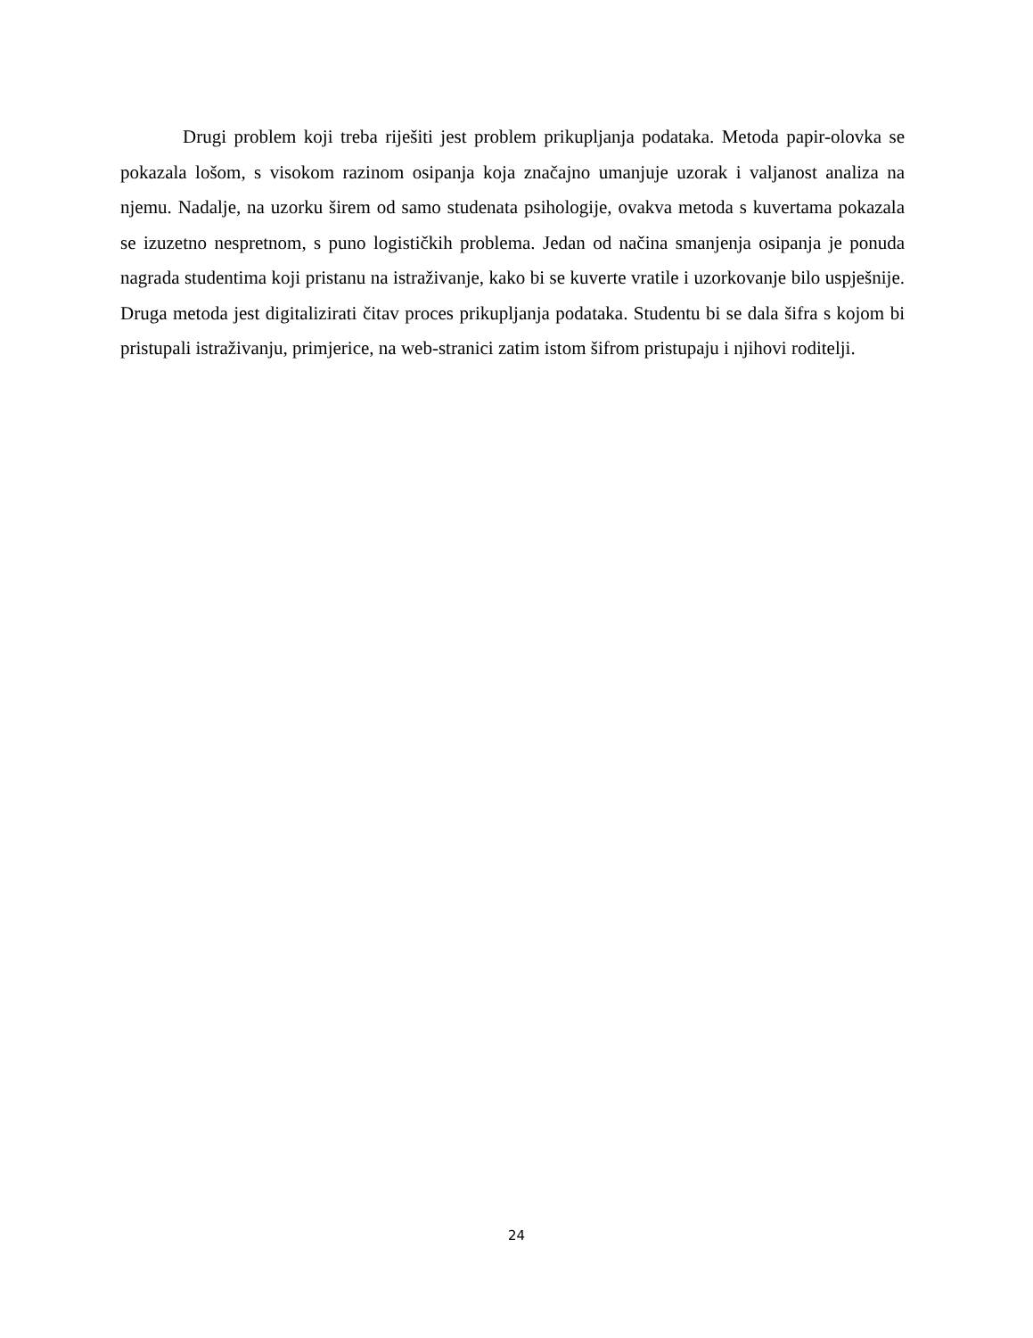Drugi problem koji treba riješiti jest problem prikupljanja podataka. Metoda papir-olovka se pokazala lošom, s visokom razinom osipanja koja značajno umanjuje uzorak i valjanost analiza na njemu. Nadalje, na uzorku širem od samo studenata psihologije, ovakva metoda s kuvertama pokazala se izuzetno nespretnom, s puno logističkih problema. Jedan od načina smanjenja osipanja je ponuda nagrada studentima koji pristanu na istraživanje, kako bi se kuverte vratile i uzorkovanje bilo uspješnije. Druga metoda jest digitalizirati čitav proces prikupljanja podataka. Studentu bi se dala šifra s kojom bi pristupali istraživanju, primjerice, na web-stranici zatim istom šifrom pristupaju i njihovi roditelji.
24